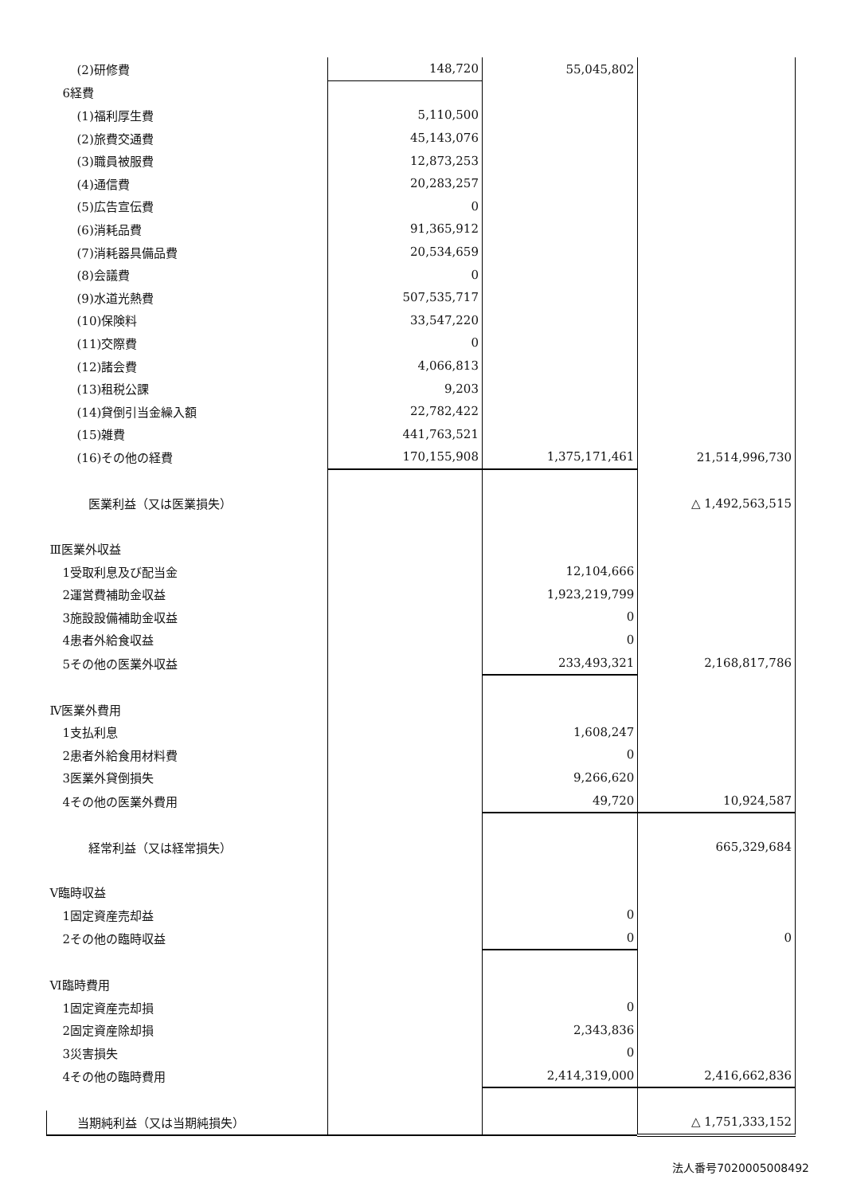| (2)研修費 | 148,720 | 55,045,802 | |
| 6経費 | | | |
| (1)福利厚生費 | 5,110,500 | | |
| (2)旅費交通費 | 45,143,076 | | |
| (3)職員被服費 | 12,873,253 | | |
| (4)通信費 | 20,283,257 | | |
| (5)広告宣伝費 | 0 | | |
| (6)消耗品費 | 91,365,912 | | |
| (7)消耗器具備品費 | 20,534,659 | | |
| (8)会議費 | 0 | | |
| (9)水道光熱費 | 507,535,717 | | |
| (10)保険料 | 33,547,220 | | |
| (11)交際費 | 0 | | |
| (12)諸会費 | 4,066,813 | | |
| (13)租税公課 | 9,203 | | |
| (14)貸倒引当金繰入額 | 22,782,422 | | |
| (15)雑費 | 441,763,521 | | |
| (16)その他の経費 | 170,155,908 | 1,375,171,461 | 21,514,996,730 |
| 医業利益（又は医業損失） | | | △ 1,492,563,515 |
| Ⅲ医業外収益 | | | |
| 1受取利息及び配当金 | | 12,104,666 | |
| 2運営費補助金収益 | | 1,923,219,799 | |
| 3施設設備補助金収益 | | 0 | |
| 4患者外給食収益 | | 0 | |
| 5その他の医業外収益 | | 233,493,321 | 2,168,817,786 |
| Ⅳ医業外費用 | | | |
| 1支払利息 | | 1,608,247 | |
| 2患者外給食用材料費 | | 0 | |
| 3医業外貸倒損失 | | 9,266,620 | |
| 4その他の医業外費用 | | 49,720 | 10,924,587 |
| 経常利益（又は経常損失） | | | 665,329,684 |
| Ⅴ臨時収益 | | | |
| 1固定資産売却益 | | 0 | |
| 2その他の臨時収益 | | 0 | 0 |
| Ⅵ臨時費用 | | | |
| 1固定資産売却損 | | 0 | |
| 2固定資産除却損 | | 2,343,836 | |
| 3災害損失 | | 0 | |
| 4その他の臨時費用 | | 2,414,319,000 | 2,416,662,836 |
| 当期純利益（又は当期純損失） | | | △ 1,751,333,152 |
法人番号7020005008492